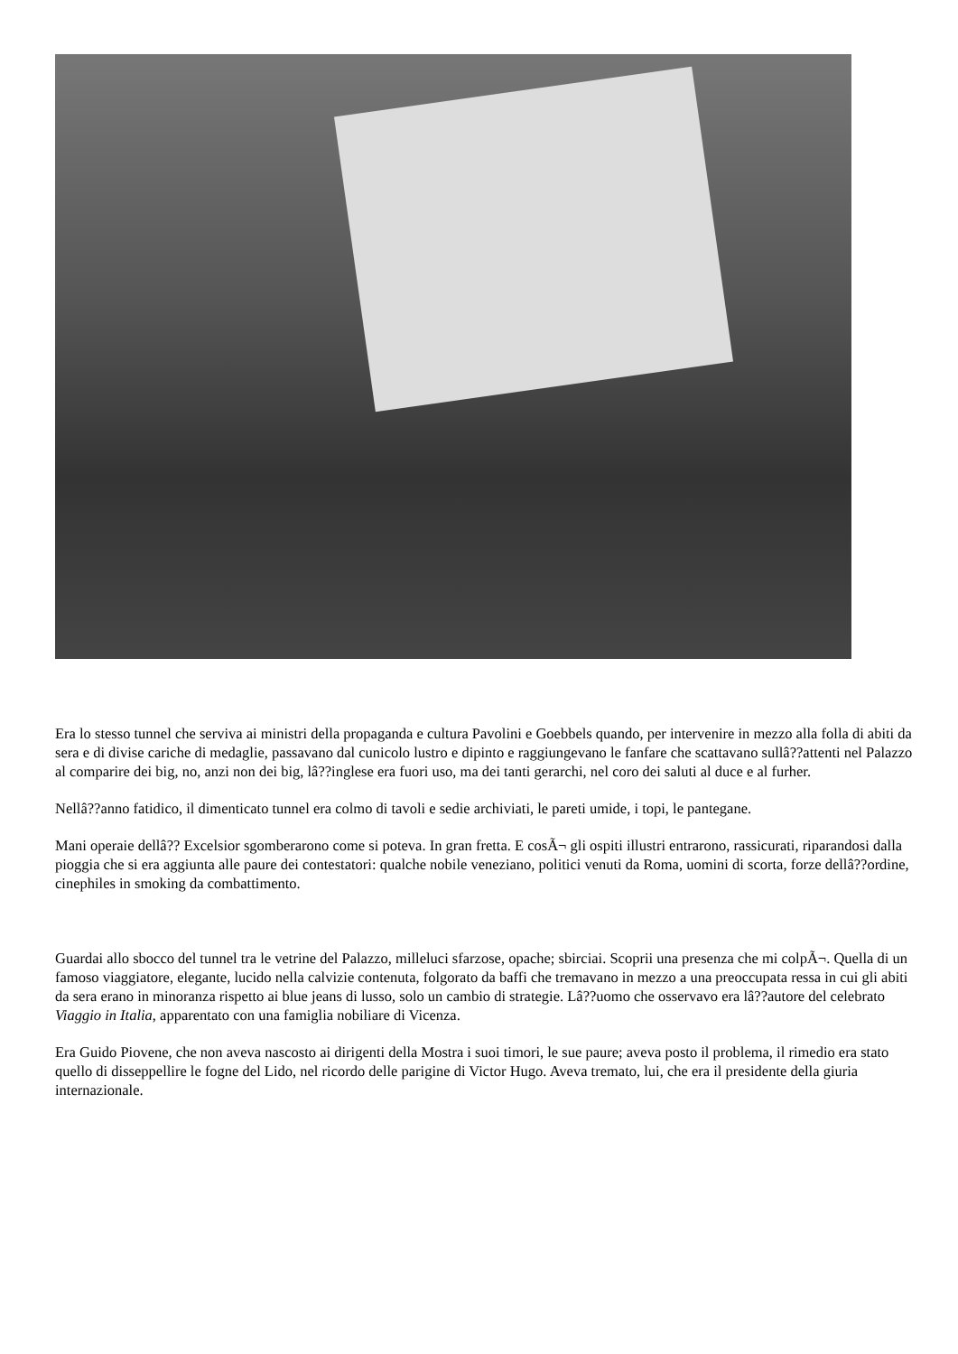Era lo stesso tunnel che serviva ai ministri della propaganda e cultura Pavolini e Goebbels quando, per intervenire in mezzo alla folla di abiti da sera e di divise cariche di medaglie, passavano dal cunicolo lustro e dipinto e raggiungevano le fanfare che scattavano sullâ??attenti nel Palazzo al comparire dei big, no, anzi non dei big, lâ??inglese era fuori uso, ma dei tanti gerarchi, nel coro dei saluti al duce e al furher.
Nellâ??anno fatidico, il dimenticato tunnel era colmo di tavoli e sedie archiviati, le pareti umide, i topi, le pantegane.
Mani operaie dellâ?? Excelsior sgomberarono come si poteva. In gran fretta. E cosÃ¬ gli ospiti illustri entrarono, rassicurati, riparandosi dalla pioggia che si era aggiunta alle paure dei contestatori: qualche nobile veneziano, politici venuti da Roma, uomini di scorta, forze dellâ??ordine, cinephiles in smoking da combattimento.
Guardai allo sbocco del tunnel tra le vetrine del Palazzo, milleluci sfarzose, opache; sbirciai. Scoprii una presenza che mi colpÃ¬. Quella di un famoso viaggiatore, elegante, lucido nella calvizie contenuta, folgorato da baffi che tremavano in mezzo a una preoccupata ressa in cui gli abiti da sera erano in minoranza rispetto ai blue jeans di lusso, solo un cambio di strategie. Lâ??uomo che osservavo era lâ??autore del celebrato Viaggio in Italia, apparentato con una famiglia nobiliare di Vicenza.
Era Guido Piovene, che non aveva nascosto ai dirigenti della Mostra i suoi timori, le sue paure; aveva posto il problema, il rimedio era stato quello di disseppellire le fogne del Lido, nel ricordo delle parigine di Victor Hugo. Aveva tremato, lui, che era il presidente della giuria internazionale.